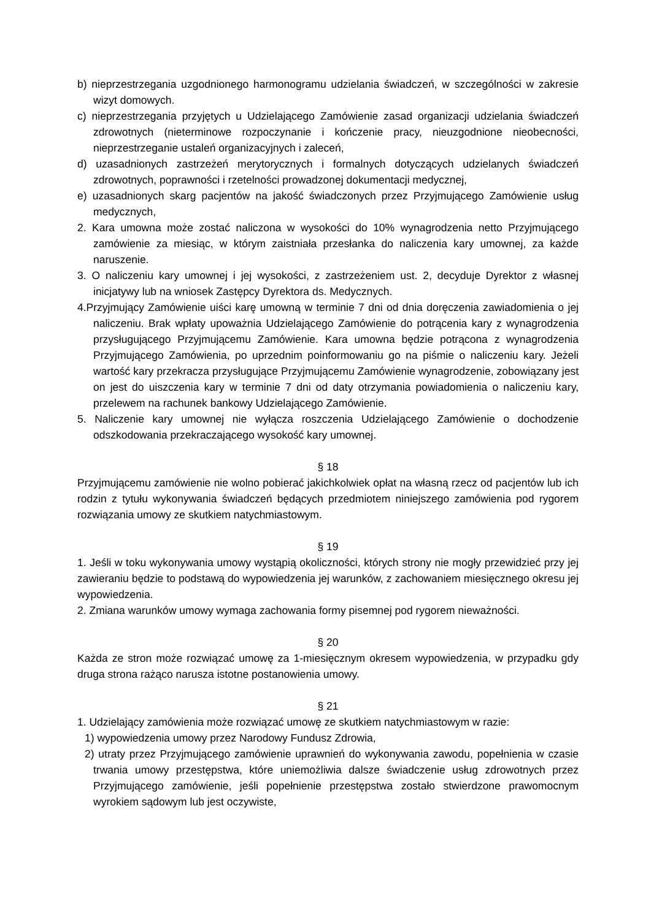b) nieprzestrzegania uzgodnionego harmonogramu udzielania świadczeń, w szczególności w zakresie wizyt domowych.
c) nieprzestrzegania przyjętych u Udzielającego Zamówienie zasad organizacji udzielania świadczeń zdrowotnych (nieterminowe rozpoczynanie i kończenie pracy, nieuzgodnione nieobecności, nieprzestrzeganie ustaleń organizacyjnych i zaleceń,
d) uzasadnionych zastrzeżeń merytorycznych i formalnych dotyczących udzielanych świadczeń zdrowotnych, poprawności i rzetelności prowadzonej dokumentacji medycznej,
e) uzasadnionych skarg pacjentów na jakość świadczonych przez Przyjmującego Zamówienie usług medycznych,
2. Kara umowna może zostać naliczona w wysokości do 10% wynagrodzenia netto Przyjmującego zamówienie za miesiąc, w którym zaistniała przesłanka do naliczenia kary umownej, za każde naruszenie.
3. O naliczeniu kary umownej i jej wysokości, z zastrzeżeniem ust. 2, decyduje Dyrektor z własnej inicjatywy lub na wniosek Zastępcy Dyrektora ds. Medycznych.
4.Przyjmujący Zamówienie uiści karę umowną w terminie 7 dni od dnia doręczenia zawiadomienia o jej naliczeniu. Brak wpłaty upoważnia Udzielającego Zamówienie do potrącenia kary z wynagrodzenia przysługującego Przyjmującemu Zamówienie. Kara umowna będzie potrącona z wynagrodzenia Przyjmującego Zamówienia, po uprzednim poinformowaniu go na piśmie o naliczeniu kary. Jeżeli wartość kary przekracza przysługujące Przyjmującemu Zamówienie wynagrodzenie, zobowiązany jest on jest do uiszczenia kary w terminie 7 dni od daty otrzymania powiadomienia o naliczeniu kary, przelewem na rachunek bankowy Udzielającego Zamówienie.
5. Naliczenie kary umownej nie wyłącza roszczenia Udzielającego Zamówienie o dochodzenie odszkodowania przekraczającego wysokość kary umownej.
§ 18
Przyjmującemu zamówienie nie wolno pobierać jakichkolwiek opłat na własną rzecz od pacjentów lub ich rodzin z tytułu wykonywania świadczeń będących przedmiotem niniejszego zamówienia pod rygorem rozwiązania umowy ze skutkiem natychmiastowym.
§ 19
1. Jeśli w toku wykonywania umowy wystąpią okoliczności, których strony nie mogły przewidzieć przy jej zawieraniu będzie to podstawą do wypowiedzenia jej warunków, z zachowaniem miesięcznego okresu jej wypowiedzenia.
2. Zmiana warunków umowy wymaga zachowania formy pisemnej pod rygorem nieważności.
§ 20
Każda ze stron może rozwiązać umowę za 1-miesięcznym okresem wypowiedzenia, w przypadku gdy druga strona rażąco narusza istotne postanowienia umowy.
§ 21
1. Udzielający zamówienia może rozwiązać umowę ze skutkiem natychmiastowym w razie:
1) wypowiedzenia umowy przez Narodowy Fundusz Zdrowia,
2) utraty przez Przyjmującego zamówienie uprawnień do wykonywania zawodu, popełnienia w czasie trwania umowy przestępstwa, które uniemożliwia dalsze świadczenie usług zdrowotnych przez Przyjmującego zamówienie, jeśli popełnienie przestępstwa zostało stwierdzone prawomocnym wyrokiem sądowym lub jest oczywiste,